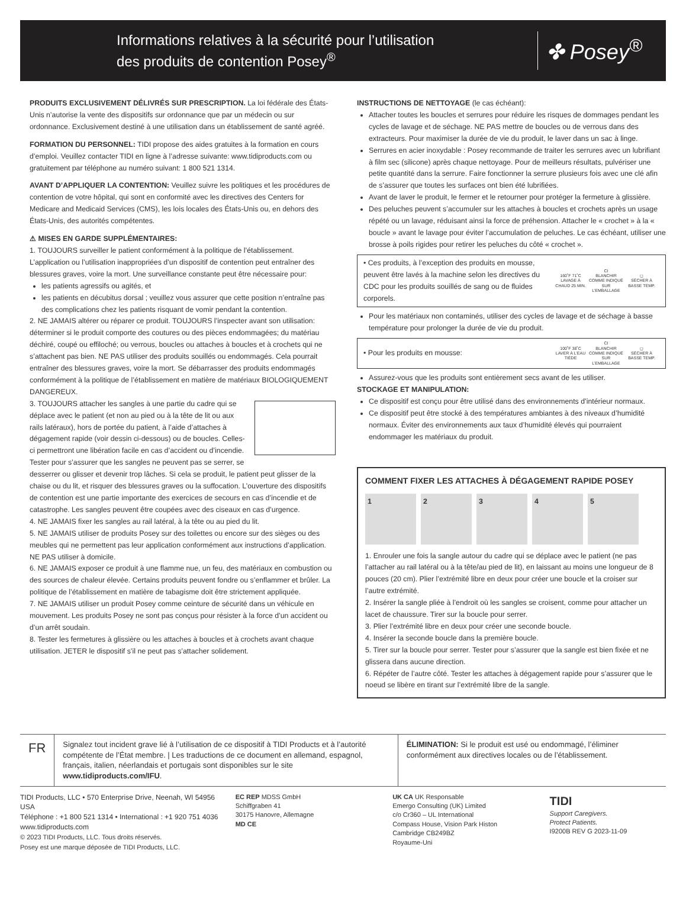Informations relatives à la sécurité pour l’utilisation
des produits de contention Posey<sup>®</sup>
✤ Posey<sup>®</sup>
PRODUITS EXCLUSIVEMENT DÉLIVRÉS SUR PRESCRIPTION. La loi fédérale des États-Unis n’autorise la vente des dispositifs sur ordonnance que par un médecin ou sur ordonnance. Exclusivement destiné à une utilisation dans un établissement de santé agréé.
FORMATION DU PERSONNEL: TIDI propose des aides gratuites à la formation en cours d’emploi. Veuillez contacter TIDI en ligne à l’adresse suivante: www.tidiproducts.com ou gratuitement par téléphone au numéro suivant: 1 800 521 1314.
AVANT D’APPLIQUER LA CONTENTION: Veuillez suivre les politiques et les procédures de contention de votre hôpital, qui sont en conformité avec les directives des Centers for Medicare and Medicaid Services (CMS), les lois locales des États-Unis ou, en dehors des États-Unis, des autorités compétentes.
⚠ MISES EN GARDE SUPPLÉMENTAIRES:
1. TOUJOURS surveiller le patient conformément à la politique de l’établissement. L’application ou l’utilisation inappropriées d’un dispositif de contention peut entraîner des blessures graves, voire la mort. Une surveillance constante peut être nécessaire pour:
les patients agressifs ou agités, et
les patients en décubitus dorsal ; veuillez vous assurer que cette position n’entraîne pas des complications chez les patients risquant de vomir pendant la contention.
2. NE JAMAIS altérer ou réparer ce produit. TOUJOURS l’inspecter avant son utilisation: déterminer si le produit comporte des coutures ou des pièces endommagées; du matériau déchiré, coupé ou effiloché; ou verrous, boucles ou attaches à boucles et à crochets qui ne s’attachent pas bien. NE PAS utiliser des produits souillés ou endommagés. Cela pourrait entraîner des blessures graves, voire la mort. Se débarrasser des produits endommagés conformément à la politique de l’établissement en matière de matériaux BIOLOGIQUEMENT DANGEREUX.
3. TOUJOURS attacher les sangles à une partie du cadre qui se déplace avec le patient (et non au pied ou à la tête de lit ou aux rails latéraux), hors de portée du patient, à l’aide d’attaches à dégagement rapide (voir dessin ci-dessous) ou de boucles. Celles-ci permettront une libération facile en cas d’accident ou d’incendie. Tester pour s’assurer que les sangles ne peuvent pas se serrer, se desserrer ou glisser et devenir trop lâches. Si cela se produit, le patient peut glisser de la chaise ou du lit, et risquer des blessures graves ou la suffocation. L’ouverture des dispositifs de contention est une partie importante des exercices de secours en cas d’incendie et de catastrophe. Les sangles peuvent être coupées avec des ciseaux en cas d’urgence.
4. NE JAMAIS fixer les sangles au rail latéral, à la tête ou au pied du lit.
5. NE JAMAIS utiliser de produits Posey sur des toilettes ou encore sur des sièges ou des meubles qui ne permettent pas leur application conformément aux instructions d’application. NE PAS utiliser à domicile.
6. NE JAMAIS exposer ce produit à une flamme nue, un feu, des matériaux en combustion ou des sources de chaleur élevée. Certains produits peuvent fondre ou s’enflammer et brûler. La politique de l’établissement en matière de tabagisme doit être strictement appliquée.
7. NE JAMAIS utiliser un produit Posey comme ceinture de sécurité dans un véhicule en mouvement. Les produits Posey ne sont pas conçus pour résister à la force d’un accident ou d’un arrêt soudain.
8. Tester les fermetures à glissière ou les attaches à boucles et à crochets avant chaque utilisation. JETER le dispositif s’il ne peut pas s’attacher solidement.
INSTRUCTIONS DE NETTOYAGE (le cas échéant):
Attacher toutes les boucles et serrures pour réduire les risques de dommages pendant les cycles de lavage et de séchage. NE PAS mettre de boucles ou de verrous dans des extracteurs. Pour maximiser la durée de vie du produit, le laver dans un sac à linge.
Serrures en acier inoxydable : Posey recommande de traiter les serrures avec un lubrifiant à film sec (silicone) après chaque nettoyage. Pour de meilleurs résultats, pulvériser une petite quantité dans la serrure. Faire fonctionner la serrure plusieurs fois avec une clé afin de s’assurer que toutes les surfaces ont bien été lubrifiées.
Avant de laver le produit, le fermer et le retourner pour protéger la fermeture à glissière.
Des peluches peuvent s’accumuler sur les attaches à boucles et crochets après un usage répété ou un lavage, réduisant ainsi la force de préhension. Attacher le « crochet » à la « boucle » avant le lavage pour éviter l’accumulation de peluches. Le cas échéant, utiliser une brosse à poils rigides pour retirer les peluches du côté « crochet ».
• Ces produits, à l’exception des produits en mousse, peuvent être lavés à la machine selon les directives du CDC pour les produits souillés de sang ou de fluides corporels.
160˚F 71˚C
LAVAGE À CHAUD 25 MIN.
CI
BLANCHIR COMME INDIQUÉ SUR L’EMBALLAGE
◻
SÉCHER À BASSE TEMP.
Pour les matériaux non contaminés, utiliser des cycles de lavage et de séchage à basse température pour prolonger la durée de vie du produit.
• Pour les produits en mousse:
100˚F 38˚C
LAVER À L’EAU TIÈDE
CI
BLANCHIR COMME INDIQUÉ SUR L’EMBALLAGE
◻
SÉCHER À BASSE TEMP.
Assurez-vous que les produits sont entièrement secs avant de les utiliser.
STOCKAGE ET MANIPULATION:
Ce dispositif est conçu pour être utilisé dans des environnements d’intérieur normaux.
Ce dispositif peut être stocké à des températures ambiantes à des niveaux d’humidité normaux. Éviter des environnements aux taux d’humidité élevés qui pourraient endommager les matériaux du produit.
COMMENT FIXER LES ATTACHES À DÉGAGEMENT RAPIDE POSEY
1 2 3 4 5
1. Enrouler une fois la sangle autour du cadre qui se déplace avec le patient (ne pas l’attacher au rail latéral ou à la tête/au pied de lit), en laissant au moins une longueur de 8 pouces (20 cm). Plier l’extrémité libre en deux pour créer une boucle et la croiser sur l’autre extrémité.
2. Insérer la sangle pliée à l’endroit où les sangles se croisent, comme pour attacher un lacet de chaussure. Tirer sur la boucle pour serrer.
3. Plier l’extrémité libre en deux pour créer une seconde boucle.
4. Insérer la seconde boucle dans la première boucle.
5. Tirer sur la boucle pour serrer. Tester pour s’assurer que la sangle est bien fixée et ne glissera dans aucune direction.
6. Répéter de l’autre côté. Tester les attaches à dégagement rapide pour s’assurer que le noeud se libère en tirant sur l’extrémité libre de la sangle.
FR
Signalez tout incident grave lié à l’utilisation de ce dispositif à TIDI Products et à l’autorité compétente de l’État membre. | Les traductions de ce document en allemand, espagnol, français, italien, néerlandais et portugais sont disponibles sur le site www.tidiproducts.com/IFU.
ÉLIMINATION: Si le produit est usé ou endommagé, l’éliminer conformément aux directives locales ou de l’établissement.
TIDI Products, LLC • 570 Enterprise Drive, Neenah, WI 54956 USA
Téléphone : +1 800 521 1314 • International : +1 920 751 4036
www.tidiproducts.com
© 2023 TIDI Products, LLC. Tous droits réservés.
Posey est une marque déposée de TIDI Products, LLC.
EC REP MDSS GmbH
Schiffgraben 41
30175 Hanovre, Allemagne
MD CE
UK CA UK Responsable
Emergo Consulting (UK) Limited
c/o Cr360 – UL International
Compass House, Vision Park Histon
Cambridge CB249BZ
Royaume-Uni
TIDI
Support Caregivers.
Protect Patients.
I9200B REV G 2023-11-09